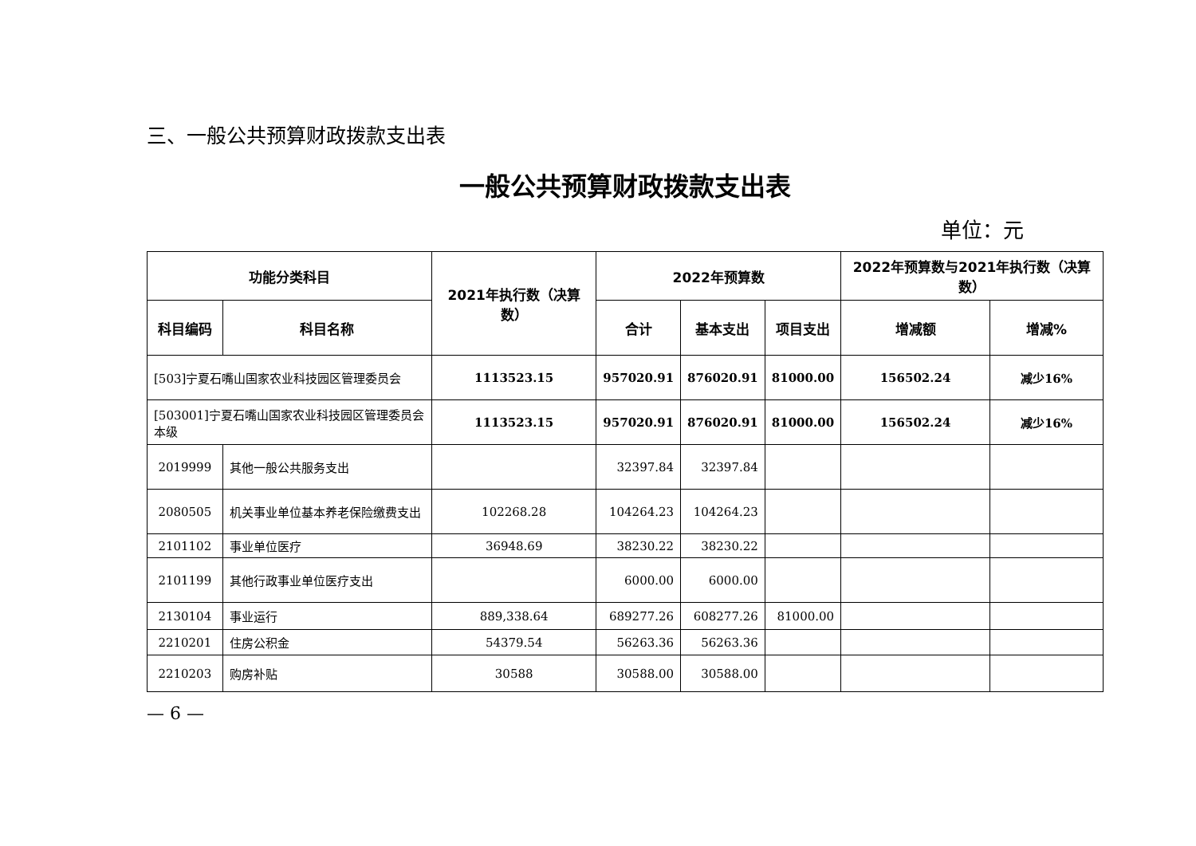三、一般公共预算财政拨款支出表
一般公共预算财政拨款支出表
单位：元
| 功能分类科目 | | 2021年执行数（决算数） | 2022年预算数 | | | 2022年预算数与2021年执行数（决算数） | |
| --- | --- | --- | --- | --- | --- | --- | --- |
| 科目编码 | 科目名称 | | 合计 | 基本支出 | 项目支出 | 增减额 | 增减% |
| [503]宁夏石嘴山国家农业科技园区管理委员会 | | 1113523.15 | 957020.91 | 876020.91 | 81000.00 | 156502.24 | 减少16% |
| [503001]宁夏石嘴山国家农业科技园区管理委员会本级 | | 1113523.15 | 957020.91 | 876020.91 | 81000.00 | 156502.24 | 减少16% |
| 2019999 | 其他一般公共服务支出 | | 32397.84 | 32397.84 | | | |
| 2080505 | 机关事业单位基本养老保险缴费支出 | 102268.28 | 104264.23 | 104264.23 | | | |
| 2101102 | 事业单位医疗 | 36948.69 | 38230.22 | 38230.22 | | | |
| 2101199 | 其他行政事业单位医疗支出 | | 6000.00 | 6000.00 | | | |
| 2130104 | 事业运行 | 889,338.64 | 689277.26 | 608277.26 | 81000.00 | | |
| 2210201 | 住房公积金 | 54379.54 | 56263.36 | 56263.36 | | | |
| 2210203 | 购房补贴 | 30588 | 30588.00 | 30588.00 | | | |
— 6 —